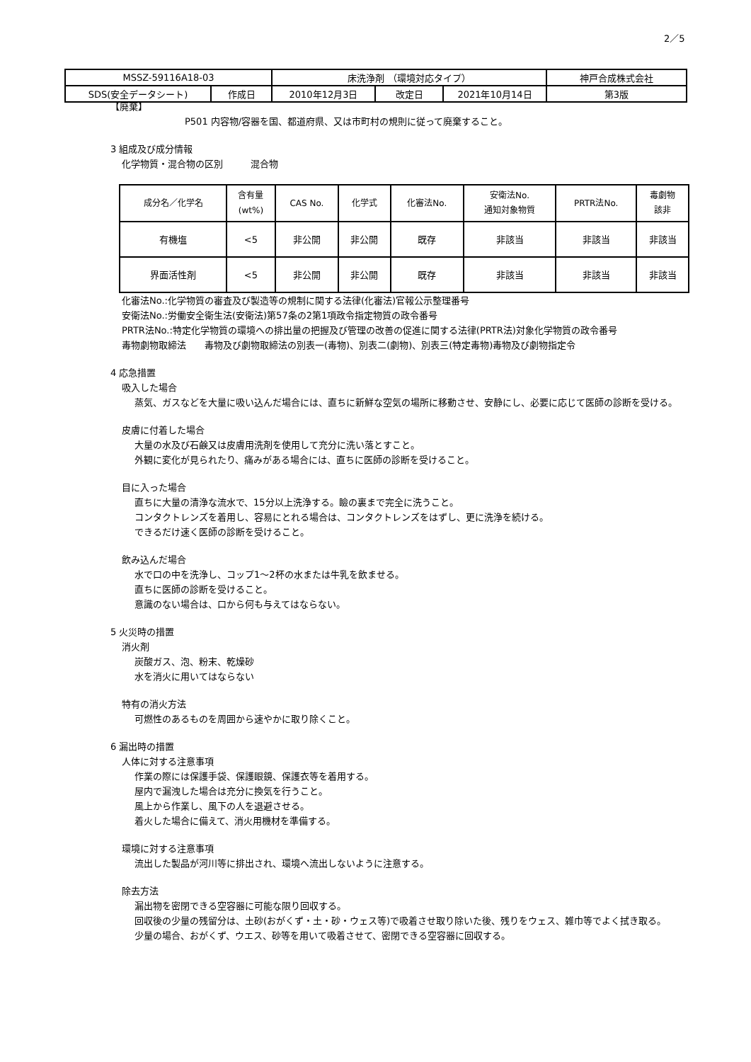2／5
| MSSZ-59116A18-03 | | 床洗浄剤 （環境対応タイプ） | | | 神戸合成株式会社 |
| SDS(安全データシート) | 作成日 | 2010年12月3日 | 改定日 | 2021年10月14日 | 第3版 |
【廃棄】
P501 内容物/容器を国、都道府県、又は市町村の規則に従って廃棄すること。
3 組成及び成分情報
化学物質・混合物の区別　　　混合物
| 成分名／化学名 | 含有量 (wt%) | CAS No. | 化学式 | 化審法No. | 安衛法No. 通知対象物質 | PRTR法No. | 毒劇物 該非 |
| 有機塩 | <5 | 非公開 | 非公開 | 既存 | 非該当 | 非該当 | 非該当 |
| 界面活性剤 | <5 | 非公開 | 非公開 | 既存 | 非該当 | 非該当 | 非該当 |
化審法No.:化学物質の審査及び製造等の規制に関する法律(化審法)官報公示整理番号
安衛法No.:労働安全衛生法(安衛法)第57条の2第1項政令指定物質の政令番号
PRTR法No.:特定化学物質の環境への排出量の把握及び管理の改善の促進に関する法律(PRTR法)対象化学物質の政令番号
毒物劇物取締法　　毒物及び劇物取締法の別表一(毒物)、別表二(劇物)、別表三(特定毒物)毒物及び劇物指定令
4 応急措置
吸入した場合
蒸気、ガスなどを大量に吸い込んだ場合には、直ちに新鮮な空気の場所に移動させ、安静にし、必要に応じて医師の診断を受ける。
皮膚に付着した場合
大量の水及び石鹸又は皮膚用洗剤を使用して充分に洗い落とすこと。
外観に変化が見られたり、痛みがある場合には、直ちに医師の診断を受けること。
目に入った場合
直ちに大量の清浄な流水で、15分以上洗浄する。瞼の裏まで完全に洗うこと。
コンタクトレンズを着用し、容易にとれる場合は、コンタクトレンズをはずし、更に洗浄を続ける。
できるだけ速く医師の診断を受けること。
飲み込んだ場合
水で口の中を洗浄し、コップ1～2杯の水または牛乳を飲ませる。
直ちに医師の診断を受けること。
意識のない場合は、口から何も与えてはならない。
5 火災時の措置
消火剤
炭酸ガス、泡、粉末、乾燥砂
水を消火に用いてはならない
特有の消火方法
可燃性のあるものを周囲から速やかに取り除くこと。
6 漏出時の措置
人体に対する注意事項
作業の際には保護手袋、保護眼鏡、保護衣等を着用する。
屋内で漏洩した場合は充分に換気を行うこと。
風上から作業し、風下の人を退避させる。
着火した場合に備えて、消火用機材を準備する。
環境に対する注意事項
流出した製品が河川等に排出され、環境へ流出しないように注意する。
除去方法
漏出物を密閉できる空容器に可能な限り回収する。
回収後の少量の残留分は、土砂(おがくず・土・砂・ウェス等)で吸着させ取り除いた後、残りをウェス、雑巾等でよく拭き取る。
少量の場合、おがくず、ウエス、砂等を用いて吸着させて、密閉できる空容器に回収する。